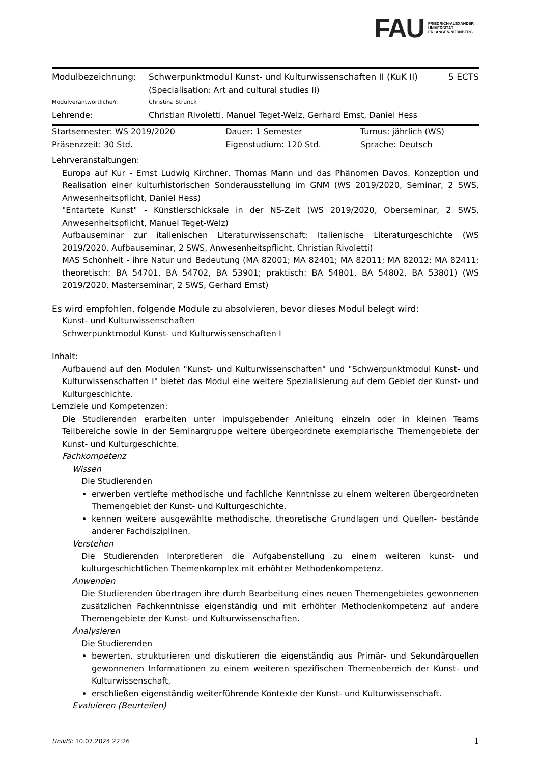FAU
FRIEDRICH-ALEXANDER
UNIVERSITÄT
ERLANGEN-NÜRNBERG
| Modulbezeichnung: | Schwerpunktmodul Kunst- und Kulturwissenschaften II (KuK II) (Specialisation: Art and cultural studies II) | 5 ECTS |
| Modulverantwortliche/r: | Christina Strunck | |
| Lehrende: | Christian Rivoletti, Manuel Teget-Welz, Gerhard Ernst, Daniel Hess | |
| Startsemester: WS 2019/2020 | Dauer: 1 Semester | Turnus: jährlich (WS) |
| Präsenzzeit: 30 Std. | Eigenstudium: 120 Std. | Sprache: Deutsch |
Lehrveranstaltungen:
Europa auf Kur - Ernst Ludwig Kirchner, Thomas Mann und das Phänomen Davos. Konzeption und Realisation einer kulturhistorischen Sonderausstellung im GNM (WS 2019/2020, Seminar, 2 SWS, Anwesenheitspflicht, Daniel Hess)
"Entartete Kunst" - Künstlerschicksale in der NS-Zeit (WS 2019/2020, Oberseminar, 2 SWS, Anwesenheitspflicht, Manuel Teget-Welz)
Aufbauseminar zur italienischen Literaturwissenschaft: Italienische Literaturgeschichte (WS 2019/2020, Aufbauseminar, 2 SWS, Anwesenheitspflicht, Christian Rivoletti)
MAS Schönheit - ihre Natur und Bedeutung (MA 82001; MA 82401; MA 82011; MA 82012; MA 82411; theoretisch: BA 54701, BA 54702, BA 53901; praktisch: BA 54801, BA 54802, BA 53801) (WS 2019/2020, Masterseminar, 2 SWS, Gerhard Ernst)
Es wird empfohlen, folgende Module zu absolvieren, bevor dieses Modul belegt wird:
Kunst- und Kulturwissenschaften
Schwerpunktmodul Kunst- und Kulturwissenschaften I
Inhalt:
Aufbauend auf den Modulen "Kunst- und Kulturwissenschaften" und "Schwerpunktmodul Kunst- und Kulturwissenschaften I" bietet das Modul eine weitere Spezialisierung auf dem Gebiet der Kunst- und Kulturgeschichte.
Lernziele und Kompetenzen:
Die Studierenden erarbeiten unter impulsgebender Anleitung einzeln oder in kleinen Teams Teilbereiche sowie in der Seminargruppe weitere übergeordnete exemplarische Themengebiete der Kunst- und Kulturgeschichte.
Fachkompetenz
Wissen
Die Studierenden
erwerben vertiefte methodische und fachliche Kenntnisse zu einem weiteren übergeordneten Themengebiet der Kunst- und Kulturgeschichte,
kennen weitere ausgewählte methodische, theoretische Grundlagen und Quellen- bestände anderer Fachdisziplinen.
Verstehen
Die Studierenden interpretieren die Aufgabenstellung zu einem weiteren kunst- und kulturgeschichtlichen Themenkomplex mit erhöhter Methodenkompetenz.
Anwenden
Die Studierenden übertragen ihre durch Bearbeitung eines neuen Themengebietes gewonnenen zusätzlichen Fachkenntnisse eigenständig und mit erhöhter Methodenkompetenz auf andere Themengebiete der Kunst- und Kulturwissenschaften.
Analysieren
Die Studierenden
bewerten, strukturieren und diskutieren die eigenständig aus Primär- und Sekundärquellen gewonnenen Informationen zu einem weiteren spezifischen Themenbereich der Kunst- und Kulturwissenschaft,
erschließen eigenständig weiterführende Kontexte der Kunst- und Kulturwissenschaft.
Evaluieren (Beurteilen)
UnivIS: 10.07.2024 22:26 1